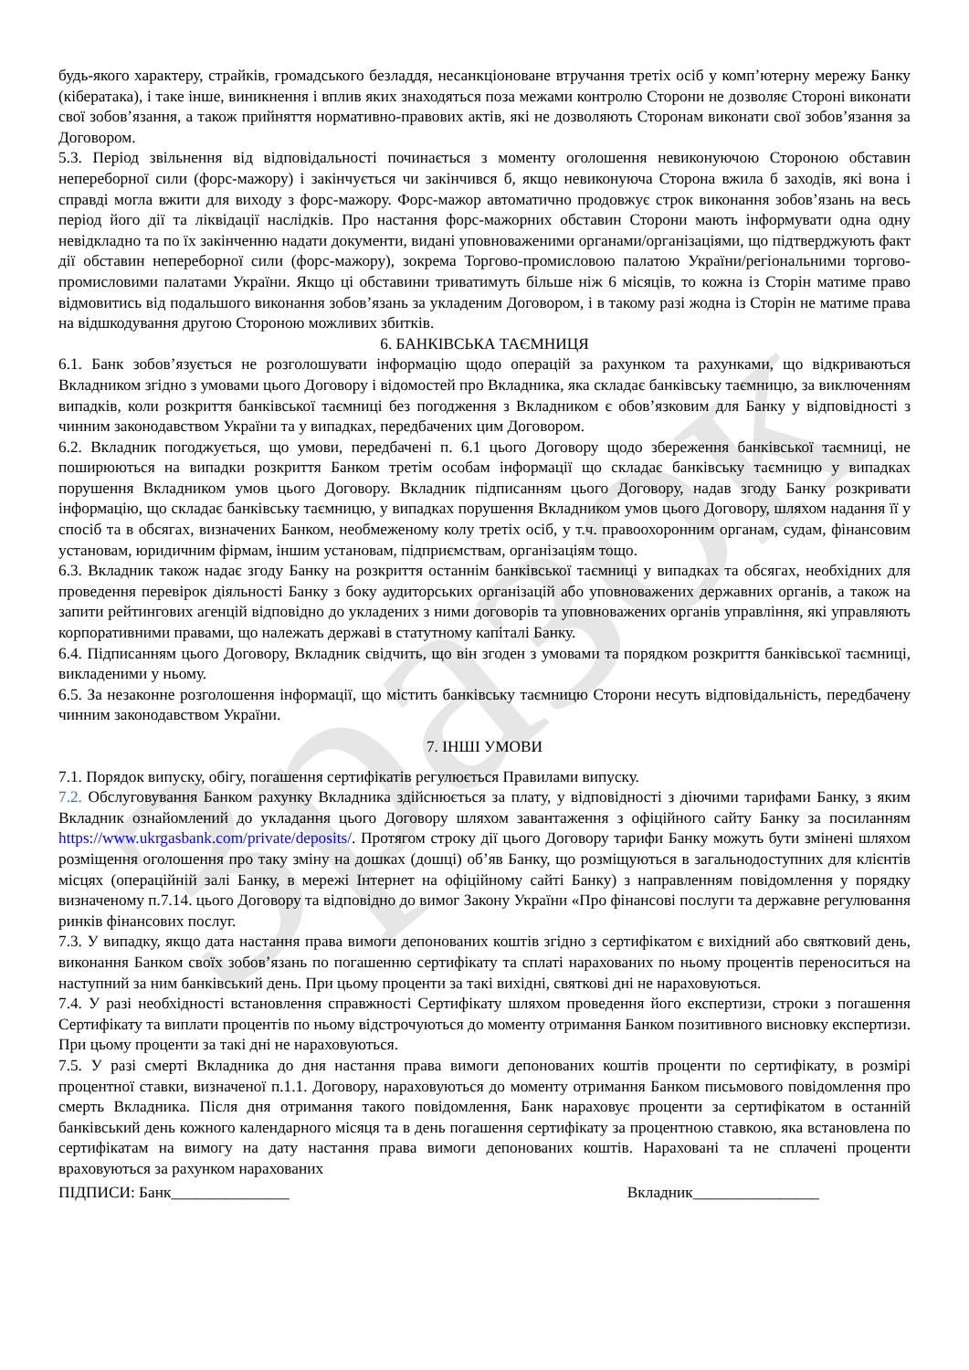Зразок
будь-якого характеру, страйків, громадського безладдя, несанкціоноване втручання третіх осіб у комп’ютерну мережу Банку (кібератака), і таке інше, виникнення і вплив яких знаходяться поза межами контролю Сторони не дозволяє Стороні виконати свої зобов’язання, а також прийняття нормативно-правових актів, які не дозволяють Сторонам виконати свої зобов’язання за Договором.
5.3. Період звільнення від відповідальності починається з моменту оголошення невиконуючою Стороною обставин непереборної сили (форс-мажору) і закінчується чи закінчився б, якщо невиконуюча Сторона вжила б заходів, які вона і справді могла вжити для виходу з форс-мажору. Форс-мажор автоматично продовжує строк виконання зобов’язань на весь період його дії та ліквідації наслідків. Про настання форс-мажорних обставин Сторони мають інформувати одна одну невідкладно та по їх закінченню надати документи, видані уповноваженими органами/організаціями, що підтверджують факт дії обставин непереборної сили (форс-мажору), зокрема Торгово-промисловою палатою України/регіональними торгово-промисловими палатами України. Якщо ці обставини триватимуть більше ніж 6 місяців, то кожна із Сторін матиме право відмовитись від подальшого виконання зобов’язань за укладеним Договором, і в такому разі жодна із Сторін не матиме права на відшкодування другою Стороною можливих збитків.
6. БАНКІВСЬКА ТАЄМНИЦЯ
6.1. Банк зобов’язується не розголошувати інформацію щодо операцій за рахунком та рахунками, що відкриваються Вкладником згідно з умовами цього Договору і відомостей про Вкладника, яка складає банківську таємницю, за виключенням випадків, коли розкриття банківської таємниці без погодження з Вкладником є обов’язковим для Банку у відповідності з чинним законодавством України та у випадках, передбачених цим Договором.
6.2. Вкладник погоджується, що умови, передбачені п. 6.1 цього Договору щодо збереження банківської таємниці, не поширюються на випадки розкриття Банком третім особам інформації що складає банківську таємницю у випадках порушення Вкладником умов цього Договору. Вкладник підписанням цього Договору, надав згоду Банку розкривати інформацію, що складає банківську таємницю, у випадках порушення Вкладником умов цього Договору, шляхом надання її у спосіб та в обсягах, визначених Банком, необмеженому колу третіх осіб, у т.ч. правоохоронним органам, судам, фінансовим установам, юридичним фірмам, іншим установам, підприємствам, організаціям тощо.
6.3. Вкладник також надає згоду Банку на розкриття останнім банківської таємниці у випадках та обсягах, необхідних для проведення перевірок діяльності Банку з боку аудиторських організацій або уповноважених державних органів, а також на запити рейтингових агенцій відповідно до укладених з ними договорів та уповноважених органів управління, які управляють корпоративними правами, що належать державі в статутному капіталі Банку.
6.4. Підписанням цього Договору, Вкладник свідчить, що він згоден з умовами та порядком розкриття банківської таємниці, викладеними у ньому.
6.5. За незаконне розголошення інформації, що містить банківську таємницю Сторони несуть відповідальність, передбачену чинним законодавством України.
7. ІНШІ УМОВИ
7.1. Порядок випуску, обігу, погашення сертифікатів регулюється Правилами випуску.
7.2. Обслуговування Банком рахунку Вкладника здійснюється за плату, у відповідності з діючими тарифами Банку, з яким Вкладник ознайомлений до укладання цього Договору шляхом завантаження з офіційного сайту Банку за посиланням https://www.ukrgasbank.com/private/deposits/. Протягом строку дії цього Договору тарифи Банку можуть бути змінені шляхом розміщення оголошення про таку зміну на дошках (дошці) об’яв Банку, що розміщуються в загальнодоступних для клієнтів місцях (операційній залі Банку, в мережі Інтернет на офіційному сайті Банку) з направленням повідомлення у порядку визначеному п.7.14. цього Договору та відповідно до вимог Закону України «Про фінансові послуги та державне регулювання ринків фінансових послуг.
7.3. У випадку, якщо дата настання права вимоги депонованих коштів згідно з сертифікатом є вихідний або святковий день, виконання Банком своїх зобов’язань по погашенню сертифікату та сплаті нарахованих по ньому процентів переноситься на наступний за ним банківський день. При цьому проценти за такі вихідні, святкові дні не нараховуються.
7.4. У разі необхідності встановлення справжності Сертифікату шляхом проведення його експертизи, строки з погашення Сертифікату та виплати процентів по ньому відстрочуються до моменту отримання Банком позитивного висновку експертизи. При цьому проценти за такі дні не нараховуються.
7.5. У разі смерті Вкладника до дня настання права вимоги депонованих коштів проценти по сертифікату, в розмірі процентної ставки, визначеної п.1.1. Договору, нараховуються до моменту отримання Банком письмового повідомлення про смерть Вкладника. Після дня отримання такого повідомлення, Банк нараховує проценти за сертифікатом в останній банківський день кожного календарного місяця та в день погашення сертифікату за процентною ставкою, яка встановлена по сертифікатам на вимогу на дату настання права вимоги депонованих коштів. Нараховані та не сплачені проценти враховуються за рахунком нарахованих
ПІДПИСИ: Банк_______________ Вкладник________________